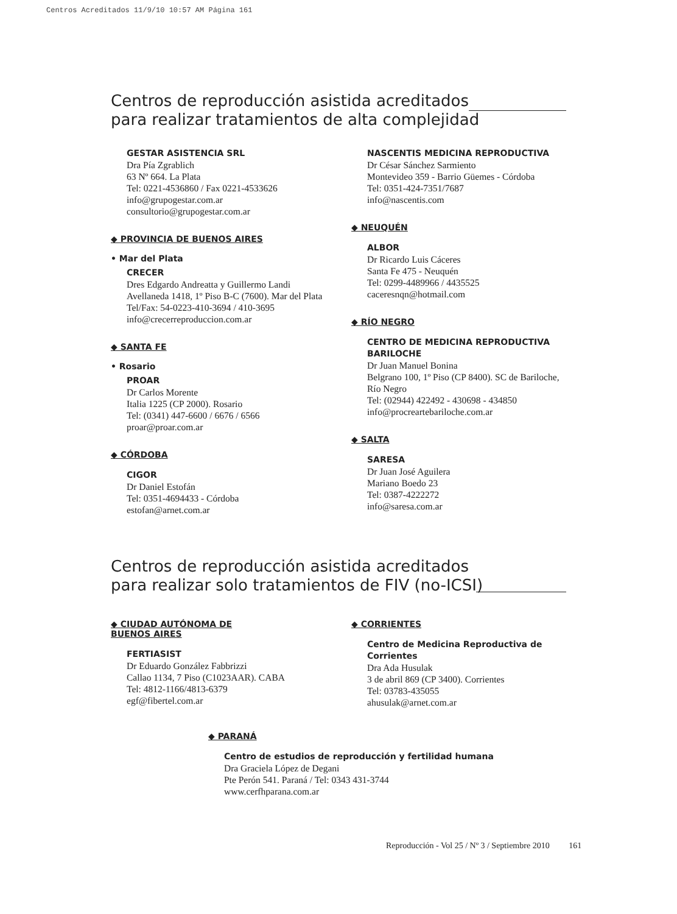Centros Acreditados 11/9/10 10:57 AM Página 161
Centros de reproducción asistida acreditados
para realizar tratamientos de alta complejidad
GESTAR ASISTENCIA SRL
Dra Pía Zgrablich
63 Nº 664. La Plata
Tel: 0221-4536860 / Fax 0221-4533626
info@grupogestar.com.ar
consultorio@grupogestar.com.ar
◆ PROVINCIA DE BUENOS AIRES
• Mar del Plata
CRECER
Dres Edgardo Andreatta y Guillermo Landi
Avellaneda 1418, 1º Piso B-C (7600). Mar del Plata
Tel/Fax: 54-0223-410-3694 / 410-3695
info@crecerreproduccion.com.ar
◆ SANTA FE
• Rosario
PROAR
Dr Carlos Morente
Italia 1225 (CP 2000). Rosario
Tel: (0341) 447-6600 / 6676 / 6566
proar@proar.com.ar
◆ CÓRDOBA
CIGOR
Dr Daniel Estofán
Tel: 0351-4694433 - Córdoba
estofan@arnet.com.ar
NASCENTIS MEDICINA REPRODUCTIVA
Dr César Sánchez Sarmiento
Montevideo 359 - Barrio Güemes - Córdoba
Tel: 0351-424-7351/7687
info@nascentis.com
◆ NEUQUÉN
ALBOR
Dr Ricardo Luis Cáceres
Santa Fe 475 - Neuquén
Tel: 0299-4489966 / 4435525
caceresnqn@hotmail.com
◆ RÍO NEGRO
CENTRO DE MEDICINA REPRODUCTIVA BARILOCHE
Dr Juan Manuel Bonina
Belgrano 100, 1º Piso (CP 8400). SC de Bariloche, Río Negro
Tel: (02944) 422492 - 430698 - 434850
info@procreartebariloche.com.ar
◆ SALTA
SARESA
Dr Juan José Aguilera
Mariano Boedo 23
Tel: 0387-4222272
info@saresa.com.ar
Centros de reproducción asistida acreditados
para realizar solo tratamientos de FIV (no-ICSI)
◆ CIUDAD AUTÓNOMA DE
BUENOS AIRES
FERTIASIST
Dr Eduardo González Fabbrizzi
Callao 1134, 7 Piso (C1023AAR). CABA
Tel: 4812-1166/4813-6379
egf@fibertel.com.ar
◆ CORRIENTES
Centro de Medicina Reproductiva de Corrientes
Dra Ada Husulak
3 de abril 869 (CP 3400). Corrientes
Tel: 03783-435055
ahusulak@arnet.com.ar
◆ PARANÁ
Centro de estudios de reproducción y fertilidad humana
Dra Graciela López de Degani
Pte Perón 541. Paraná / Tel: 0343 431-3744
www.cerfhparana.com.ar
Reproducción - Vol 25 / Nº 3 / Septiembre 2010 161